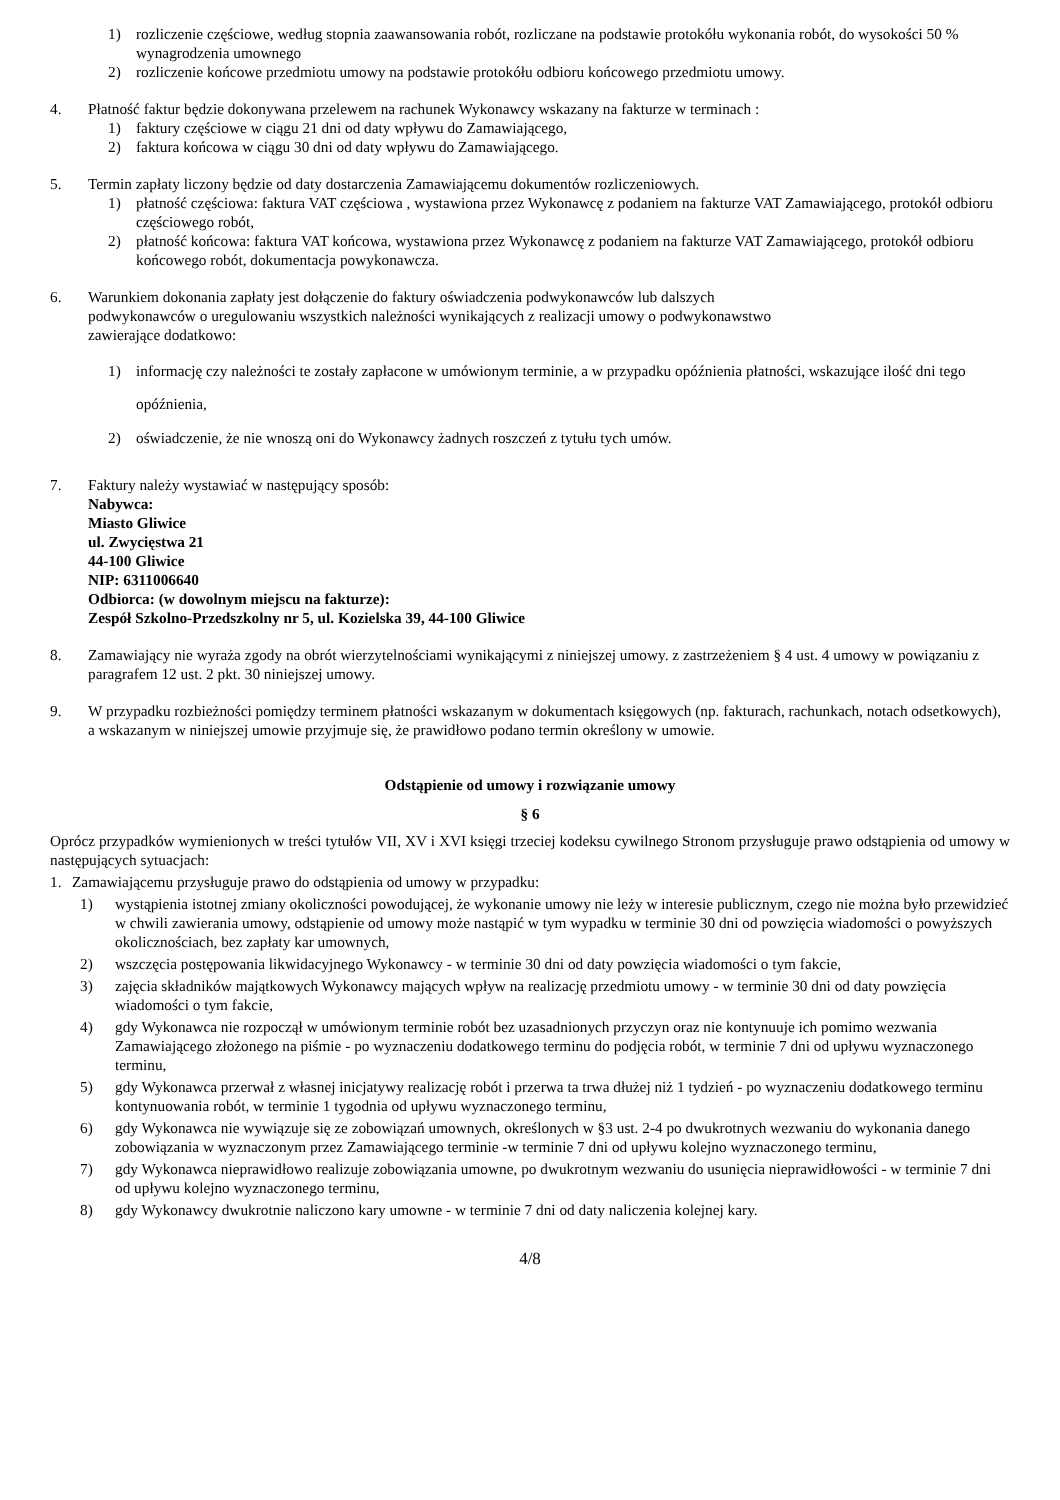1) rozliczenie częściowe, według stopnia zaawansowania robót, rozliczane na podstawie protokółu wykonania robót, do wysokości 50 % wynagrodzenia umownego
2) rozliczenie końcowe przedmiotu umowy na podstawie protokółu odbioru końcowego przedmiotu umowy.
4. Płatność faktur będzie dokonywana przelewem na rachunek Wykonawcy wskazany na fakturze w terminach :
1) faktury częściowe w ciągu 21 dni od daty wpływu do Zamawiającego,
2) faktura końcowa w ciągu 30 dni od daty wpływu do Zamawiającego.
5. Termin zapłaty liczony będzie od daty dostarczenia Zamawiającemu dokumentów rozliczeniowych.
1) płatność częściowa: faktura VAT częściowa , wystawiona przez Wykonawcę z podaniem na fakturze VAT Zamawiającego, protokół odbioru częściowego robót,
2) płatność końcowa: faktura VAT końcowa, wystawiona przez Wykonawcę z podaniem na fakturze VAT Zamawiającego, protokół odbioru końcowego robót, dokumentacja powykonawcza.
6. Warunkiem dokonania zapłaty jest dołączenie do faktury oświadczenia podwykonawców lub dalszych podwykonawców o uregulowaniu wszystkich należności wynikających z realizacji umowy o podwykonawstwo zawierające dodatkowo:
1) informację czy należności te zostały zapłacone w umówionym terminie, a w przypadku opóźnienia płatności, wskazujące ilość dni tego opóźnienia,
2) oświadczenie, że nie wnoszą oni do Wykonawcy żadnych roszczeń z tytułu tych umów.
7. Faktury należy wystawiać w następujący sposób:
Nabywca:
Miasto Gliwice
ul. Zwycięstwa 21
44-100 Gliwice
NIP: 6311006640
Odbiorca: (w dowolnym miejscu na fakturze):
Zespół Szkolno-Przedszkolny nr 5, ul. Kozielska 39, 44-100 Gliwice
8. Zamawiający nie wyraża zgody na obrót wierzytelnościami wynikającymi z niniejszej umowy. z zastrzeżeniem § 4 ust. 4 umowy w powiązaniu z paragrafem 12 ust. 2 pkt. 30 niniejszej umowy.
9. W przypadku rozbieżności pomiędzy terminem płatności wskazanym w dokumentach księgowych (np. fakturach, rachunkach, notach odsetkowych), a wskazanym w niniejszej umowie przyjmuje się, że prawidłowo podano termin określony w umowie.
Odstąpienie od umowy i rozwiązanie umowy
§ 6
Oprócz przypadków wymienionych w treści tytułów VII, XV i XVI księgi trzeciej kodeksu cywilnego Stronom przysługuje prawo odstąpienia od umowy w następujących sytuacjach:
1. Zamawiającemu przysługuje prawo do odstąpienia od umowy w przypadku:
1) wystąpienia istotnej zmiany okoliczności powodującej, że wykonanie umowy nie leży w interesie publicznym, czego nie można było przewidzieć w chwili zawierania umowy, odstąpienie od umowy może nastąpić w tym wypadku w terminie 30 dni od powzięcia wiadomości o powyższych okolicznościach, bez zapłaty kar umownych,
2) wszczęcia postępowania likwidacyjnego Wykonawcy - w terminie 30 dni od daty powzięcia wiadomości o tym fakcie,
3) zajęcia składników majątkowych Wykonawcy mających wpływ na realizację przedmiotu umowy - w terminie 30 dni od daty powzięcia wiadomości o tym fakcie,
4) gdy Wykonawca nie rozpoczął w umówionym terminie robót bez uzasadnionych przyczyn oraz nie kontynuuje ich pomimo wezwania Zamawiającego złożonego na piśmie - po wyznaczeniu dodatkowego terminu do podjęcia robót, w terminie 7 dni od upływu wyznaczonego terminu,
5) gdy Wykonawca przerwał z własnej inicjatywy realizację robót i przerwa ta trwa dłużej niż 1 tydzień - po wyznaczeniu dodatkowego terminu kontynuowania robót, w terminie 1 tygodnia od upływu wyznaczonego terminu,
6) gdy Wykonawca nie wywiązuje się ze zobowiązań umownych, określonych w §3 ust. 2-4 po dwukrotnych wezwaniu do wykonania danego zobowiązania w wyznaczonym przez Zamawiającego terminie -w terminie 7 dni od upływu kolejno wyznaczonego terminu,
7) gdy Wykonawca nieprawidłowo realizuje zobowiązania umowne, po dwukrotnym wezwaniu do usunięcia nieprawidłowości - w terminie 7 dni od upływu kolejno wyznaczonego terminu,
8) gdy Wykonawcy dwukrotnie naliczono kary umowne - w terminie 7 dni od daty naliczenia kolejnej kary.
4/8